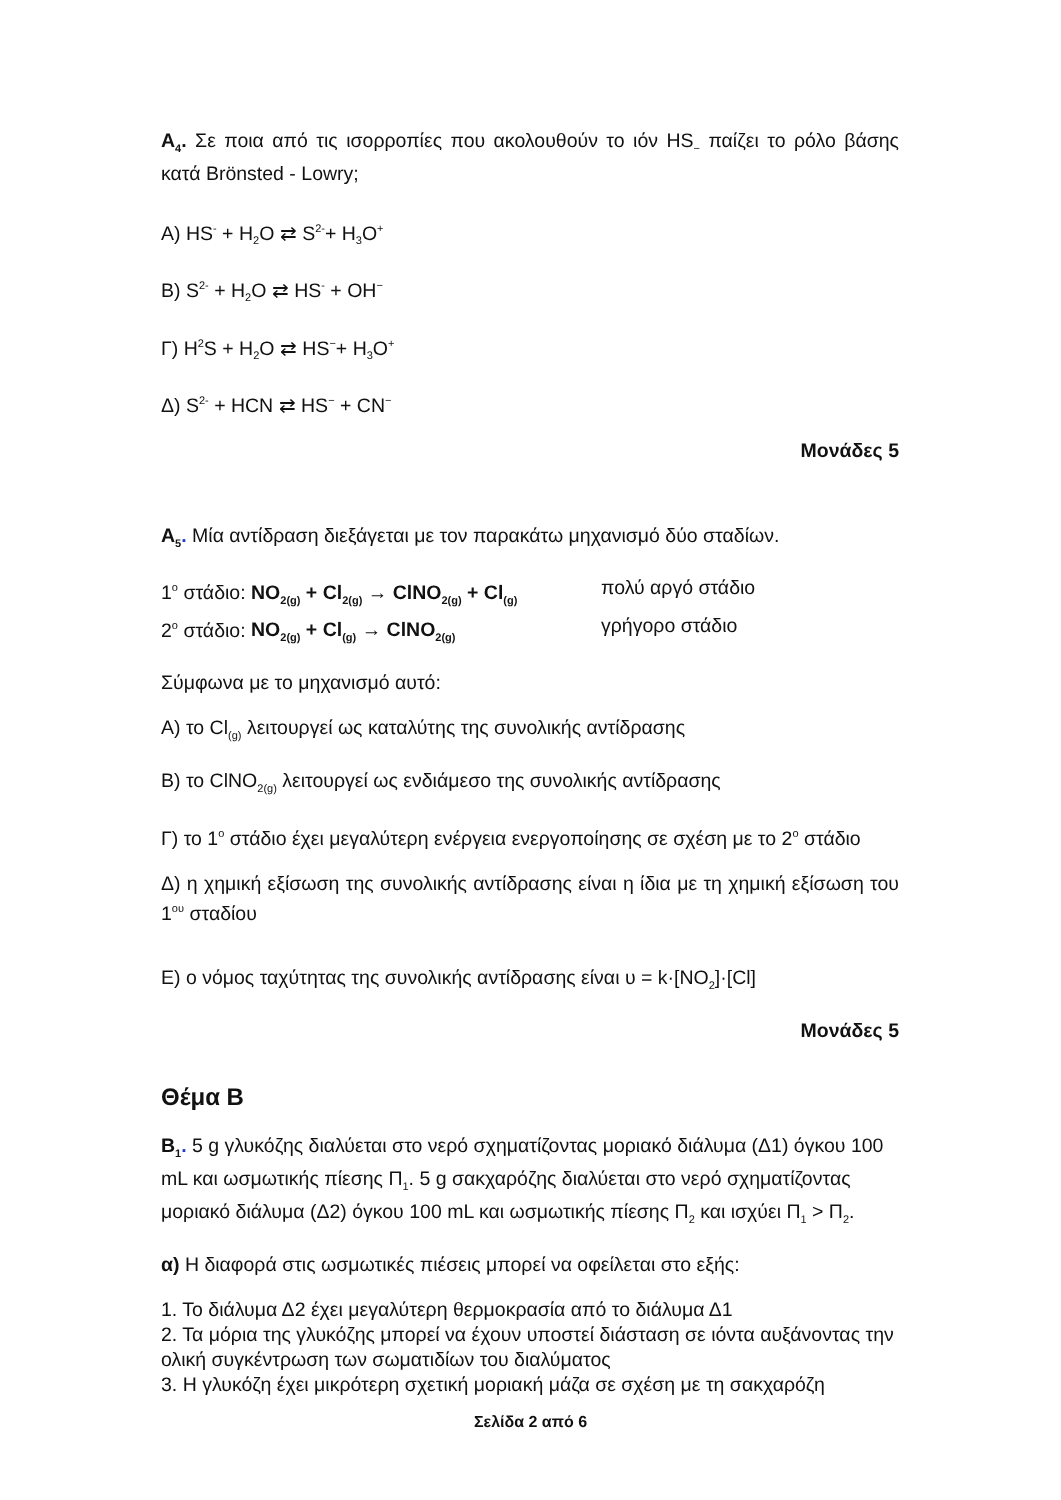A<sub>4</sub>. Σε ποια από τις ισορροπίες που ακολουθούν το ιόν HS<sub>−</sub> παίζει το ρόλο βάσης κατά Brönsted - Lowry;
A) HS<sup>-</sup> + H<sub>2</sub>O ⇄ S<sup>2-</sup>+ H<sub>3</sub>O<sup>+</sup>
B) S<sup>2-</sup> + H<sub>2</sub>O ⇄ HS<sup>-</sup> + OH<sup>−</sup>
Γ) H<sup>2</sup>S + H<sub>2</sub>O ⇄ HS<sup>−</sup>+ H<sub>3</sub>O<sup>+</sup>
Δ) S<sup>2-</sup> + HCN ⇄ HS<sup>−</sup> + CN<sup>−</sup>
Μονάδες 5
A<sub>5</sub>. Μία αντίδραση διεξάγεται με τον παρακάτω μηχανισμό δύο σταδίων.
1<sup>ο</sup> στάδιο: NO<sub>2(g)</sub> + Cl<sub>2(g)</sub> → ClNO<sub>2(g)</sub> + Cl<sub>(g)</sub> πολύ αργό στάδιο
2<sup>ο</sup> στάδιο: NO<sub>2(g)</sub> + Cl<sub>(g)</sub> → ClNO<sub>2(g)</sub> γρήγορο στάδιο
Σύμφωνα με το μηχανισμό αυτό:
A) το Cl<sub>(g)</sub> λειτουργεί ως καταλύτης της συνολικής αντίδρασης
B) το ClNO<sub>2(g)</sub> λειτουργεί ως ενδιάμεσο της συνολικής αντίδρασης
Γ) το 1<sup>ο</sup> στάδιο έχει μεγαλύτερη ενέργεια ενεργοποίησης σε σχέση με το 2<sup>ο</sup> στάδιο
Δ) η χημική εξίσωση της συνολικής αντίδρασης είναι η ίδια με τη χημική εξίσωση του 1<sup>ου</sup> σταδίου
E) ο νόμος ταχύτητας της συνολικής αντίδρασης είναι υ = k·[NO<sub>2</sub>]·[Cl]
Μονάδες 5
Θέμα Β
B<sub>1</sub>. 5 g γλυκόζης διαλύεται στο νερό σχηματίζοντας μοριακό διάλυμα (Δ1) όγκου 100 mL και ωσμωτικής πίεσης Π<sub>1</sub>. 5 g σακχαρόζης διαλύεται στο νερό σχηματίζοντας μοριακό διάλυμα (Δ2) όγκου 100 mL και ωσμωτικής πίεσης Π<sub>2</sub> και ισχύει Π<sub>1</sub> > Π<sub>2</sub>.
α) Η διαφορά στις ωσμωτικές πιέσεις μπορεί να οφείλεται στο εξής:
1. Το διάλυμα Δ2 έχει μεγαλύτερη θερμοκρασία από το διάλυμα Δ1
2. Τα μόρια της γλυκόζης μπορεί να έχουν υποστεί διάσταση σε ιόντα αυξάνοντας την ολική συγκέντρωση των σωματιδίων του διαλύματος
3. Η γλυκόζη έχει μικρότερη σχετική μοριακή μάζα σε σχέση με τη σακχαρόζη
Σελίδα 2 από 6